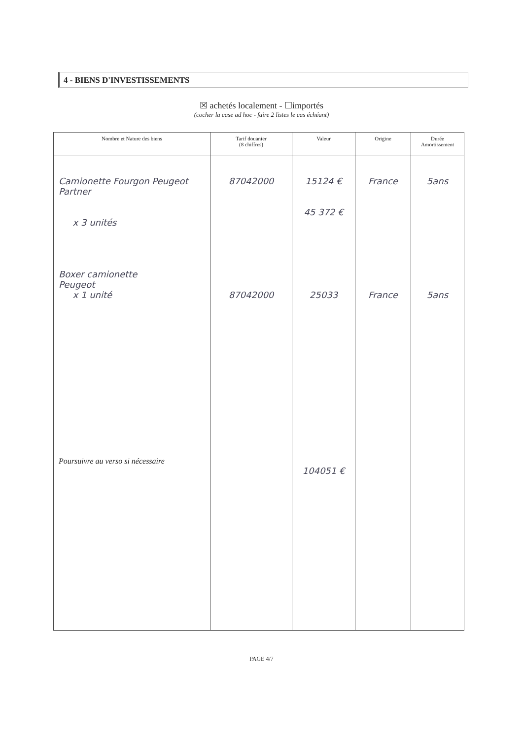4 - BIENS D'INVESTISSEMENTS
☒ achetés localement - ☐importés
(cocher la case ad hoc - faire 2 listes le cas échéant)
| Nombre et Nature des biens | Tarif douanier (8 chiffres) | Valeur | Origine | Durée Amortissement |
| --- | --- | --- | --- | --- |
| Camionette Fourgon Peugeot Partner x 3 unités Boxer camionette Peugeot x 1 unité Poursuivre au verso si nécessaire | 87042000 87042000 | 15124 € 45 372 € 25033 104051 € | France France | 5ans 5ans |
PAGE 4/7